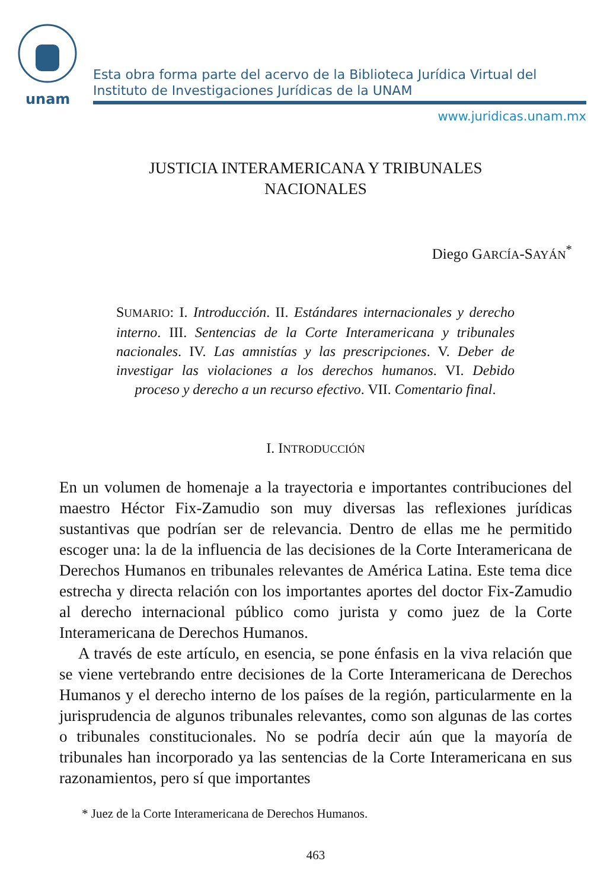unam
Esta obra forma parte del acervo de la Biblioteca Jurídica Virtual del Instituto de Investigaciones Jurídicas de la UNAM
www.juridicas.unam.mx
JUSTICIA INTERAMERICANA Y TRIBUNALES
NACIONALES
Diego GARCÍA-SAYÁN<sup>*</sup>
SUMARIO: I. Introducción. II. Estándares internacionales y derecho interno. III. Sentencias de la Corte Interamericana y tribunales nacionales. IV. Las amnistías y las prescripciones. V. Deber de investigar las violaciones a los derechos humanos. VI. Debido proceso y derecho a un recurso efectivo. VII. Comentario final.
I. INTRODUCCIÓN
En un volumen de homenaje a la trayectoria e importantes contribuciones del maestro Héctor Fix-Zamudio son muy diversas las reflexiones jurídicas sustantivas que podrían ser de relevancia. Dentro de ellas me he permitido escoger una: la de la influencia de las decisiones de la Corte Interamericana de Derechos Humanos en tribunales relevantes de América Latina. Este tema dice estrecha y directa relación con los importantes aportes del doctor Fix-Zamudio al derecho internacional público como jurista y como juez de la Corte Interamericana de Derechos Humanos.
A través de este artículo, en esencia, se pone énfasis en la viva relación que se viene vertebrando entre decisiones de la Corte Interamericana de Derechos Humanos y el derecho interno de los países de la región, particularmente en la jurisprudencia de algunos tribunales relevantes, como son algunas de las cortes o tribunales constitucionales. No se podría decir aún que la mayoría de tribunales han incorporado ya las sentencias de la Corte Interamericana en sus razonamientos, pero sí que importantes
* Juez de la Corte Interamericana de Derechos Humanos.
463